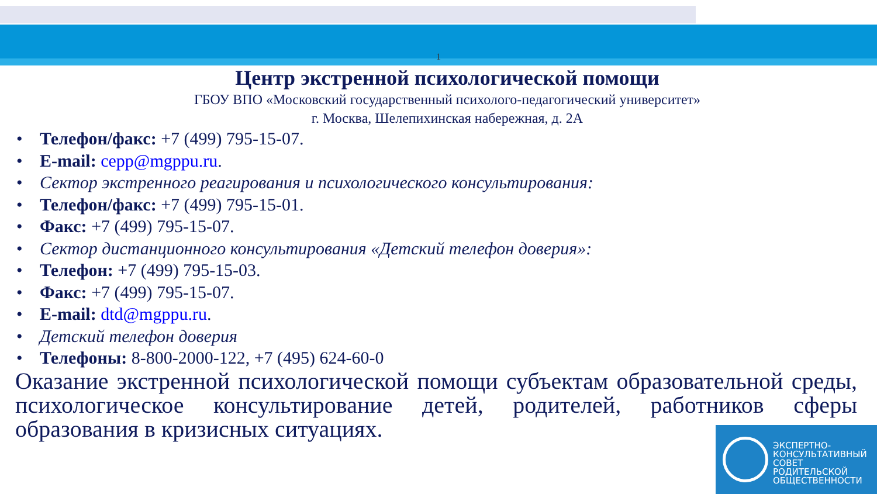1
Центр экстренной психологической помощи
ГБОУ ВПО «Московский государственный психолого-педагогический университет»
г. Москва, Шелепихинская набережная, д. 2А
Телефон/факс: +7 (499) 795-15-07.
E-mail: cepp@mgppu.ru.
Сектор экстренного реагирования и психологического консультирования:
Телефон/факс: +7 (499) 795-15-01.
Факс: +7 (499) 795-15-07.
Сектор дистанционного консультирования «Детский телефон доверия»:
Телефон: +7 (499) 795-15-03.
Факс: +7 (499) 795-15-07.
E-mail: dtd@mgppu.ru.
Детский телефон доверия
Телефоны: 8-800-2000-122, +7 (495) 624-60-0
Оказание экстренной психологической помощи субъектам образовательной среды, психологическое консультирование детей, родителей, работников сферы образования в кризисных ситуациях.
ЭКСПЕРТНО-
КОНСУЛЬТАТИВНЫЙ
СОВЕТ
РОДИТЕЛЬСКОЙ
ОБЩЕСТВЕННОСТИ